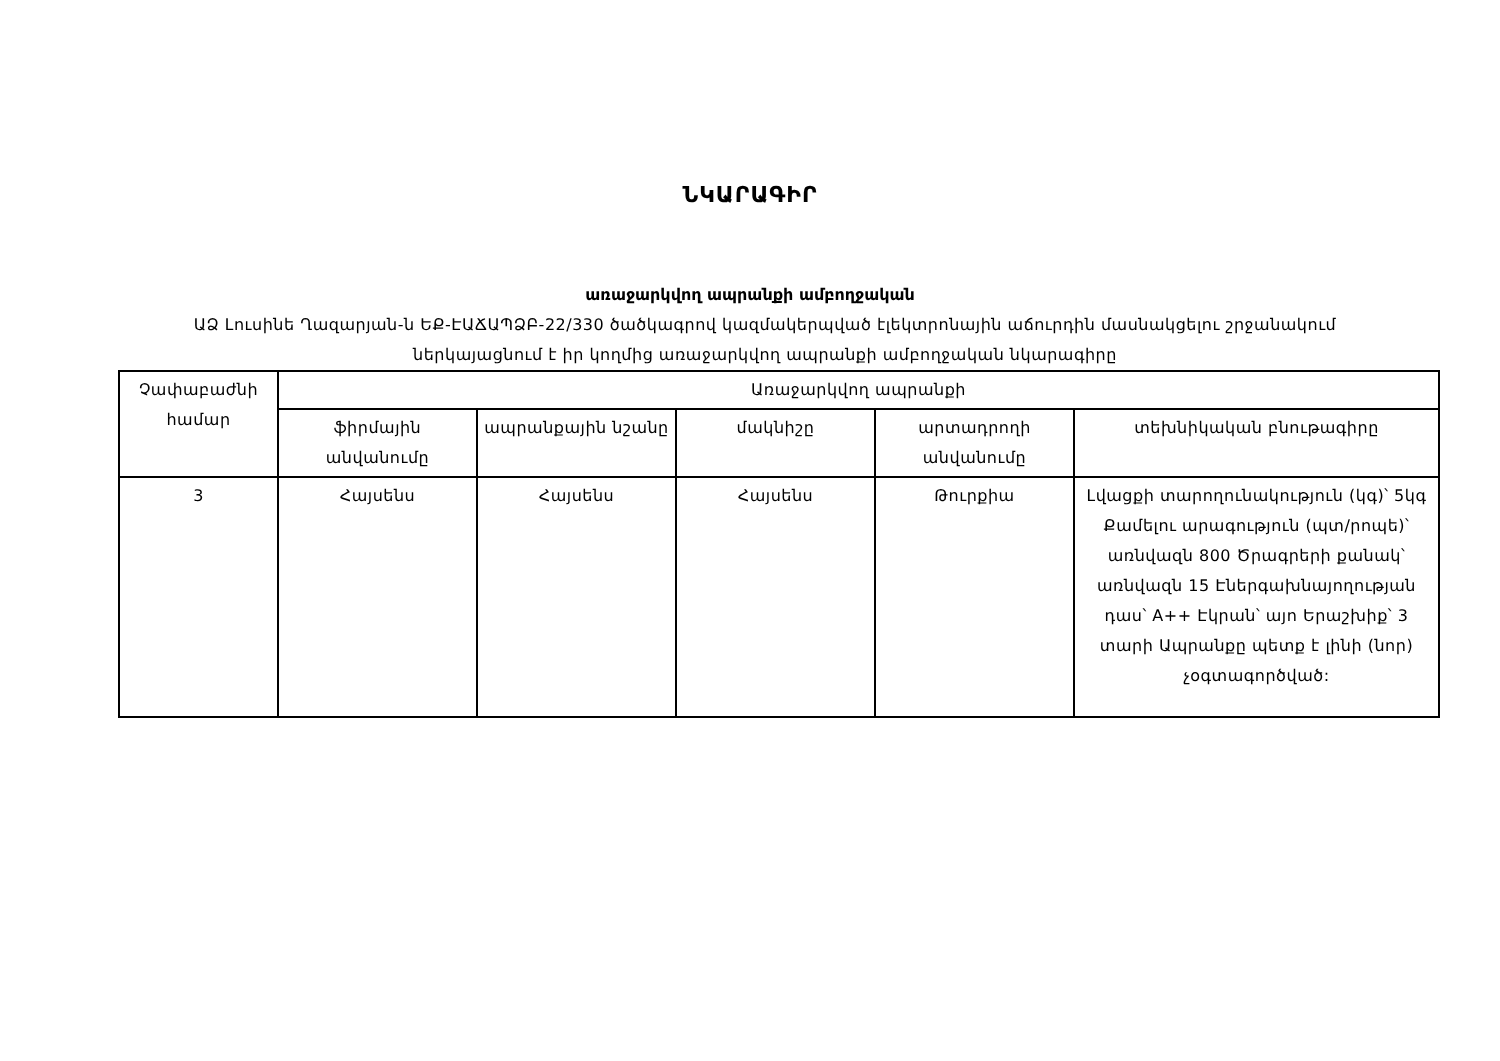ՆԿԱՐԱԳԻՐ
առաջարկվող ապրանքի ամբողջական
ԱՁ Լուսինե Ղազարյան-ն ԵՔ-ԷԱՃԱՊՁԲ-22/330 ծածկագրով կազմակերպված էլեկտրոնային աճուրդին մասնակցելու շրջանակում ներկայացնում է իր կողմից առաջարկվող ապրանքի ամբողջական նկարագիրը
| Չափաբաժնի համար | Առաջարկվող ապրանքի | | | | |
| --- | --- | --- | --- | --- | --- |
| | ֆիրմային անվանումը | ապրանքային նշանը | մակնիշը | արտադրողի անվանումը | տեխնիկական բնութագիրը |
| 3 | Հայսենս | Հայսենս | Հայսենս | Թուրքիա | Լվացքի տարողունակություն (կգ)՝ 5կգ Քամելու արագություն (պտ/րոպե)՝ առնվազն 800 Ծրագրերի քանակ՝ առնվազն 15 Էներգախնայողության դաս՝ A++ Էկրան՝ այո Երաշխիք՝ 3 տարի Ապրանքը պետք է լինի (նոր) չօգտագործված: |